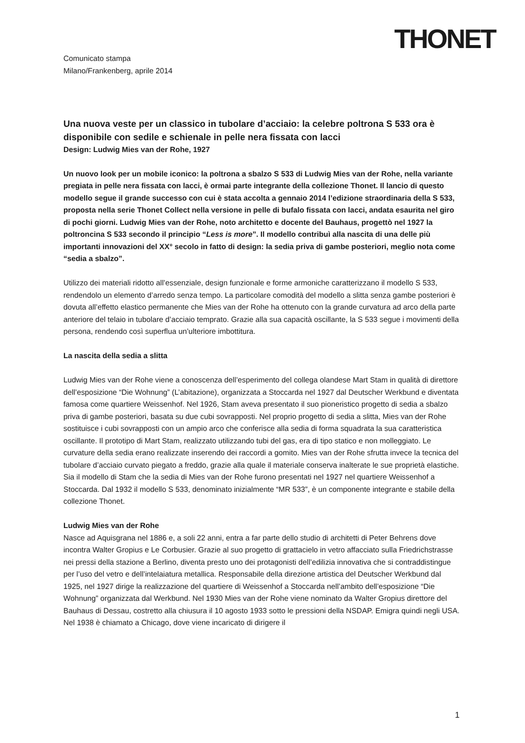THONET
Comunicato stampa
Milano/Frankenberg, aprile 2014
Una nuova veste per un classico in tubolare d’acciaio: la celebre poltrona S 533 ora è disponibile con sedile e schienale in pelle nera fissata con lacci
Design: Ludwig Mies van der Rohe, 1927
Un nuovo look per un mobile iconico: la poltrona a sbalzo S 533 di Ludwig Mies van der Rohe, nella variante pregiata in pelle nera fissata con lacci, è ormai parte integrante della collezione Thonet. Il lancio di questo modello segue il grande successo con cui è stata accolta a gennaio 2014 l’edizione straordinaria della S 533, proposta nella serie Thonet Collect nella versione in pelle di bufalo fissata con lacci, andata esaurita nel giro di pochi giorni. Ludwig Mies van der Rohe, noto architetto e docente del Bauhaus, progettò nel 1927 la poltroncina S 533 secondo il principio “Less is more”. Il modello contribuì alla nascita di una delle più importanti innovazioni del XX° secolo in fatto di design: la sedia priva di gambe posteriori, meglio nota come “sedia a sbalzo”.
Utilizzo dei materiali ridotto all’essenziale, design funzionale e forme armoniche caratterizzano il modello S 533, rendendolo un elemento d’arredo senza tempo. La particolare comodità del modello a slitta senza gambe posteriori è dovuta all’effetto elastico permanente che Mies van der Rohe ha ottenuto con la grande curvatura ad arco della parte anteriore del telaio in tubolare d’acciaio temprato. Grazie alla sua capacità oscillante, la S 533 segue i movimenti della persona, rendendo così superflua un’ulteriore imbottitura.
La nascita della sedia a slitta
Ludwig Mies van der Rohe viene a conoscenza dell’esperimento del collega olandese Mart Stam in qualità di direttore dell’esposizione “Die Wohnung” (L’abitazione), organizzata a Stoccarda nel 1927 dal Deutscher Werkbund e diventata famosa come quartiere Weissenhof. Nel 1926, Stam aveva presentato il suo pioneristico progetto di sedia a sbalzo priva di gambe posteriori, basata su due cubi sovrapposti. Nel proprio progetto di sedia a slitta, Mies van der Rohe sostituisce i cubi sovrapposti con un ampio arco che conferisce alla sedia di forma squadrata la sua caratteristica oscillante. Il prototipo di Mart Stam, realizzato utilizzando tubi del gas, era di tipo statico e non molleggiato. Le curvature della sedia erano realizzate inserendo dei raccordi a gomito. Mies van der Rohe sfrutta invece la tecnica del tubolare d’acciaio curvato piegato a freddo, grazie alla quale il materiale conserva inalterate le sue proprietà elastiche. Sia il modello di Stam che la sedia di Mies van der Rohe furono presentati nel 1927 nel quartiere Weissenhof a Stoccarda. Dal 1932 il modello S 533, denominato inizialmente “MR 533”, è un componente integrante e stabile della collezione Thonet.
Ludwig Mies van der Rohe
Nasce ad Aquisgrana nel 1886 e, a soli 22 anni, entra a far parte dello studio di architetti di Peter Behrens dove incontra Walter Gropius e Le Corbusier. Grazie al suo progetto di grattacielo in vetro affacciato sulla Friedrichstrasse nei pressi della stazione a Berlino, diventa presto uno dei protagonisti dell’edilizia innovativa che si contraddistingue per l’uso del vetro e dell’intelaiatura metallica. Responsabile della direzione artistica del Deutscher Werkbund dal 1925, nel 1927 dirige la realizzazione del quartiere di Weissenhof a Stoccarda nell’ambito dell’esposizione “Die Wohnung” organizzata dal Werkbund. Nel 1930 Mies van der Rohe viene nominato da Walter Gropius direttore del Bauhaus di Dessau, costretto alla chiusura il 10 agosto 1933 sotto le pressioni della NSDAP. Emigra quindi negli USA. Nel 1938 è chiamato a Chicago, dove viene incaricato di dirigere il
1